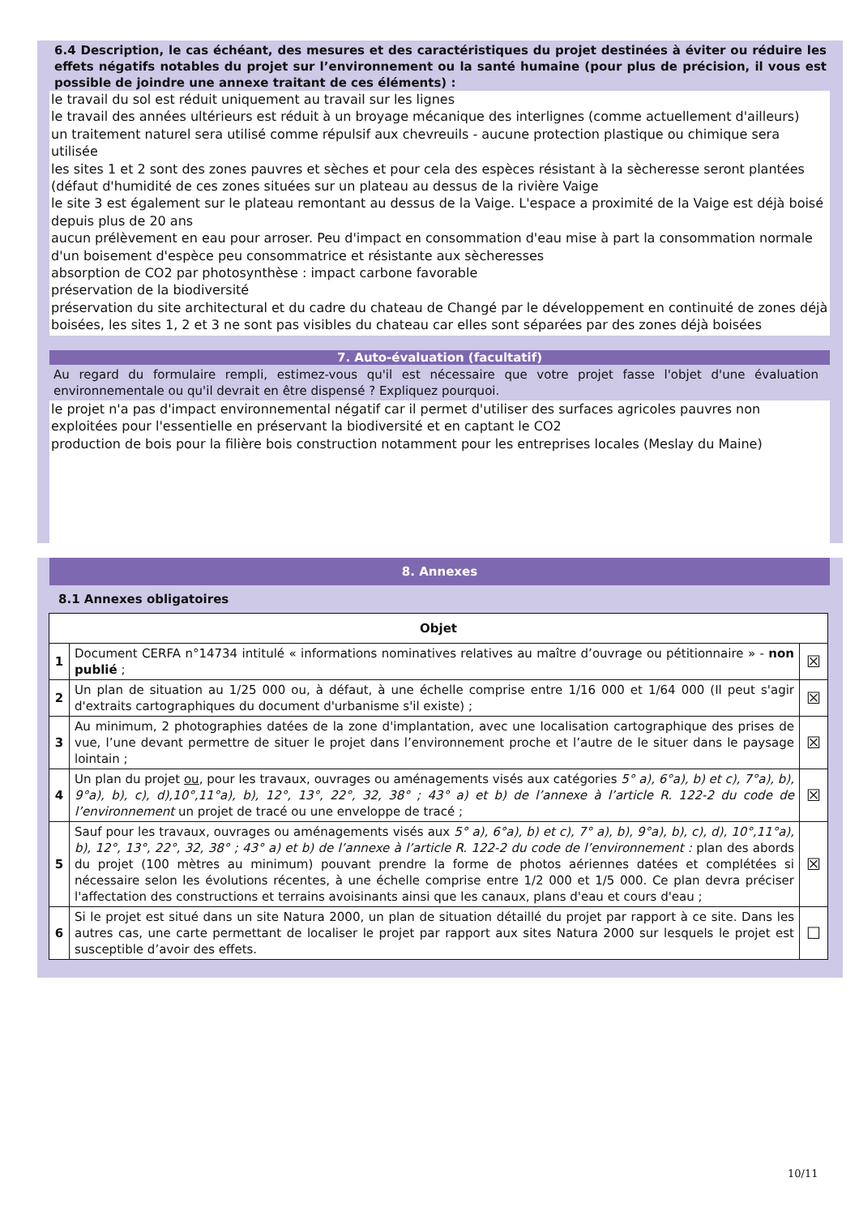6.4 Description, le cas échéant, des mesures et des caractéristiques du projet destinées à éviter ou réduire les effets négatifs notables du projet sur l’environnement ou la santé humaine (pour plus de précision, il vous est possible de joindre une annexe traitant de ces éléments) :
le travail du sol est réduit uniquement au travail sur les lignes
le travail des années ultérieurs est réduit à un broyage mécanique des interlignes (comme actuellement d'ailleurs)
un traitement naturel sera utilisé comme répulsif aux chevreuils - aucune protection plastique ou chimique sera utilisée
les sites 1 et 2 sont des zones pauvres et sèches et pour cela des espèces résistant à la sècheresse seront plantées (défaut d'humidité de ces zones situées sur un plateau au dessus de la rivière Vaige
le site 3 est également sur le plateau remontant au dessus de la Vaige. L'espace a proximité de la Vaige est déjà boisé depuis plus de 20 ans
aucun prélèvement en eau pour arroser. Peu d'impact en consommation d'eau mise à part la consommation normale d'un boisement d'espèce peu consommatrice et résistante aux sècheresses
absorption de CO2 par photosynthèse : impact carbone favorable
préservation de la biodiversité
préservation du site architectural et du cadre du chateau de Changé par le développement en continuité de zones déjà boisées, les sites 1, 2 et 3 ne sont pas visibles du chateau car elles sont séparées par des zones déjà boisées
7. Auto-évaluation (facultatif)
Au regard du formulaire rempli, estimez-vous qu'il est nécessaire que votre projet fasse l'objet d'une évaluation environnementale ou qu'il devrait en être dispensé ? Expliquez pourquoi.
le projet n'a pas d'impact environnemental négatif car il permet d'utiliser des surfaces agricoles pauvres non exploitées pour l'essentielle en préservant la biodiversité et en captant le CO2
production de bois pour la filière bois construction notamment pour les entreprises locales (Meslay du Maine)
8. Annexes
8.1 Annexes obligatoires
| Objet | | |
| --- | --- | --- |
| 1 | Document CERFA n°14734 intitulé « informations nominatives relatives au maître d’ouvrage ou pétitionnaire » - non publié ; | ☒ |
| 2 | Un plan de situation au 1/25 000 ou, à défaut, à une échelle comprise entre 1/16 000 et 1/64 000 (Il peut s'agir d'extraits cartographiques du document d'urbanisme s'il existe) ; | ☒ |
| 3 | Au minimum, 2 photographies datées de la zone d'implantation, avec une localisation cartographique des prises de vue, l’une devant permettre de situer le projet dans l’environnement proche et l’autre de le situer dans le paysage lointain ; | ☒ |
| 4 | Un plan du projet ou , pour les travaux, ouvrages ou aménagements visés aux catégories 5° a), 6°a), b) et c), 7°a), b), 9°a), b), c), d),10°,11°a), b), 12°, 13°, 22°, 32, 38° ; 43° a) et b) de l’annexe à l’article R. 122-2 du code de l’environnement un projet de tracé ou une enveloppe de tracé ; | ☒ |
| 5 | Sauf pour les travaux, ouvrages ou aménagements visés aux 5° a), 6°a), b) et c), 7° a), b), 9°a), b), c), d), 10°,11°a), b), 12°, 13°, 22°, 32, 38° ; 43° a) et b) de l’annexe à l’article R. 122-2 du code de l’environnement : plan des abords du projet (100 mètres au minimum) pouvant prendre la forme de photos aériennes datées et complétées si nécessaire selon les évolutions récentes, à une échelle comprise entre 1/2 000 et 1/5 000. Ce plan devra préciser l'affectation des constructions et terrains avoisinants ainsi que les canaux, plans d'eau et cours d'eau ; | ☒ |
| 6 | Si le projet est situé dans un site Natura 2000, un plan de situation détaillé du projet par rapport à ce site. Dans les autres cas, une carte permettant de localiser le projet par rapport aux sites Natura 2000 sur lesquels le projet est susceptible d’avoir des effets. | ☐ |
10/11